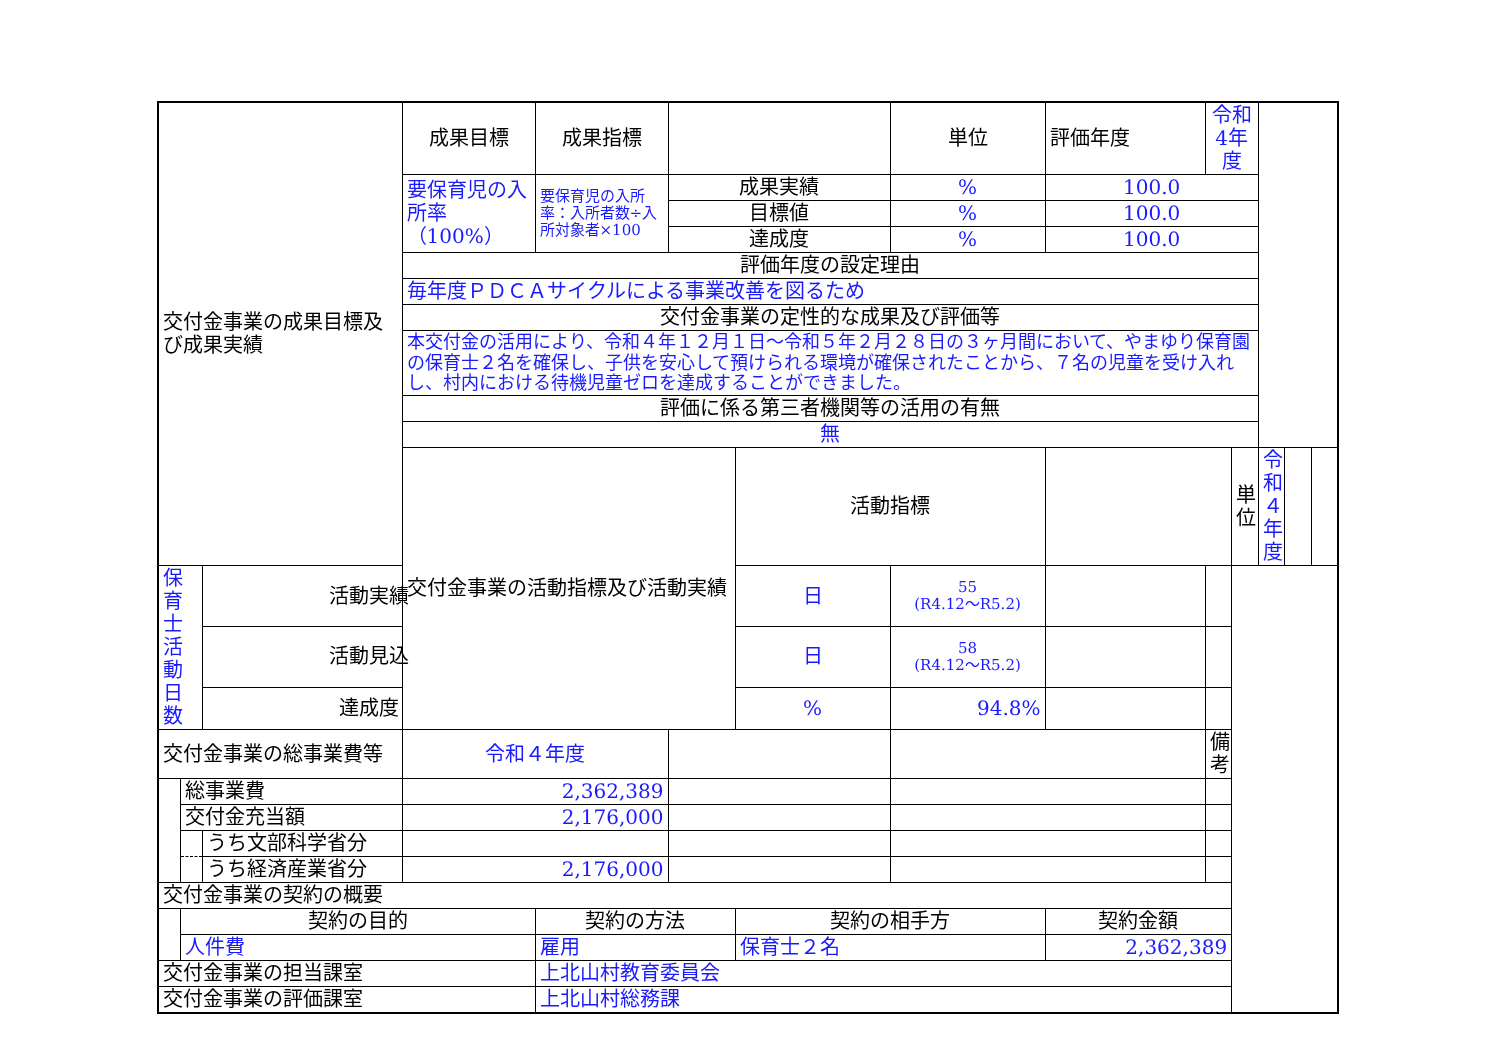| 交付金事業の成果目標及び成果実績 | | | 成果目標 | 成果指標 | | | 単位 | 評価年度 | 令和4年度 | | | | |
| | | | 要保育児の入所率（100%） | 要保育児の入所率：入所者数÷入所対象者×100 | 成果実績 | | % | 100.0 | | | | | |
| | | | | | 目標値 | | % | 100.0 | | | | | |
| | | | | | 達成度 | | % | 100.0 | | | | | |
| | | | 評価年度の設定理由 | | | | | | | | | | |
| | | | 毎年度ＰＤＣＡサイクルによる事業改善を図るため | | | | | | | | | | |
| | | | 交付金事業の定性的な成果及び評価等 | | | | | | | | | | |
| | | | 本交付金の活用により、令和４年１２月１日～令和５年２月２８日の３ヶ月間において、やまゆり保育園の保育士２名を確保し、子供を安心して預けられる環境が確保されたことから、７名の児童を受け入れし、村内における待機児童ゼロを達成することができました。 | | | | | | | | | | |
| | | | 評価に係る第三者機関等の活用の有無 | | | | | | | | | | |
| | | | 無 | | | | | | | | | | |
| | | | 交付金事業の活動指標及び活動実績 | | | 活動指標 | | | | 単位 | 令和４年度 | | |
| 保育士活動日数 | | 活動実績 | | | | 日 | 55 (R4.12～R5.2) | | | | | | |
| | | 活動見込 | | | | 日 | 58 (R4.12～R5.2) | | | | | | |
| | | 達成度 | | | | % | 94.8% | | | | | | |
| 交付金事業の総事業費等 | | | 令和４年度 | | | | | | 備 考 | | | | |
| | 総事業費 | | 2,362,389 | | | | | | | | | | |
| | 交付金充当額 | | 2,176,000 | | | | | | | | | | |
| | | うち文部科学省分 | | | | | | | | | | | |
| | | うち経済産業省分 | 2,176,000 | | | | | | | | | | |
| 交付金事業の契約の概要 | | | | | | | | | | | | | |
| | 契約の目的 | | | 契約の方法 | | 契約の相手方 | | 契約金額 | | | | | |
| | 人件費 | | | 雇用 | | 保育士２名 | | 2,362,389 | | | | | |
| 交付金事業の担当課室 | | | | 上北山村教育委員会 | | | | | | | | | |
| 交付金事業の評価課室 | | | | 上北山村総務課 | | | | | | | | | |